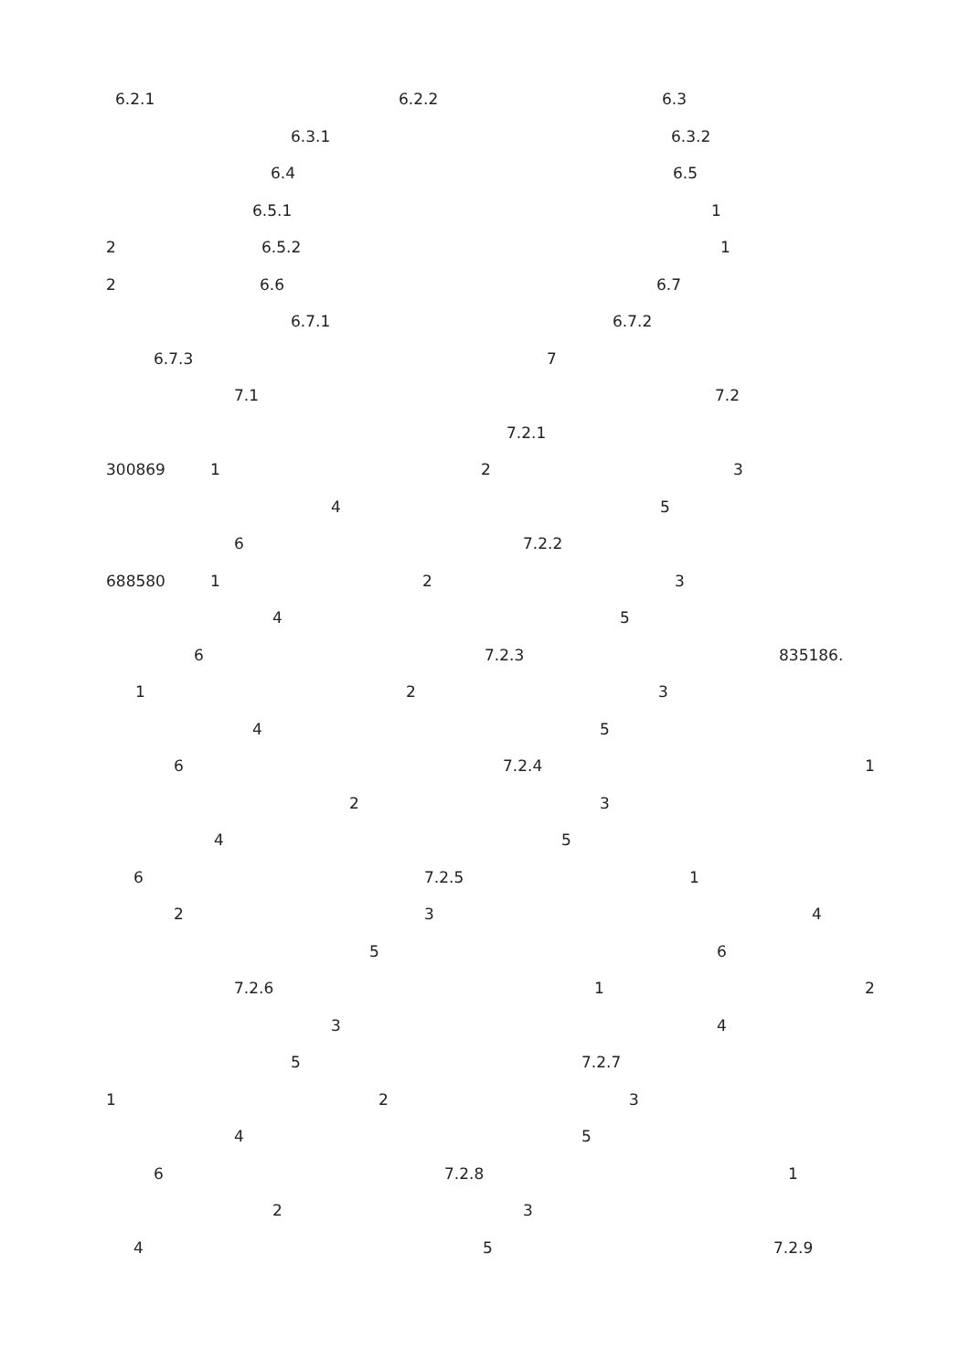6.2.1 6.2.2 6.3
6.3.1 6.3.2
6.4 6.5
6.5.1 1
2 6.5.2 1
2 6.6 6.7
6.7.1 6.7.2
6.7.3 7
7.1 7.2
7.2.1
300869 1 2 3
4 5
6 7.2.2
688580 1 2 3
4 5
6 7.2.3 835186.
1 2 3
4 5
6 7.2.4 1
2 3
4 5
6 7.2.5 1
2 3 4
5 6
7.2.6 1 2
3 4
5 7.2.7
1 2 3
4 5
6 7.2.8 1
2 3
4 5 7.2.9